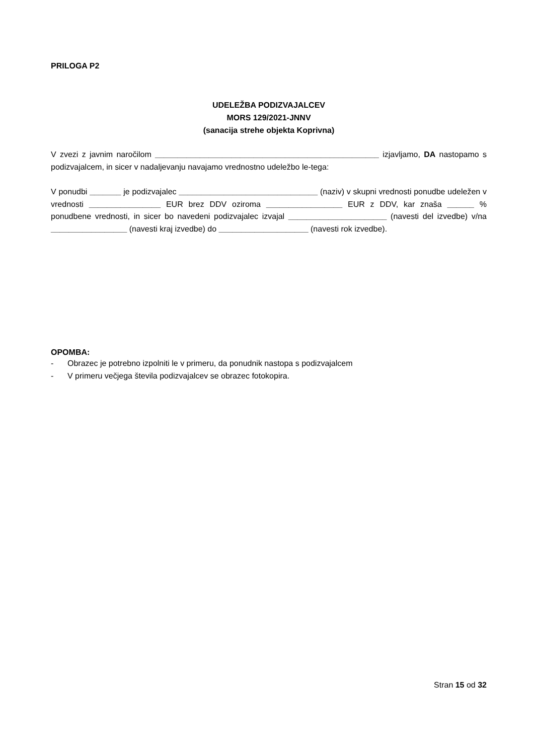PRILOGA P2
UDELEŽBA PODIZVAJALCEV
MORS 129/2021-JNNV
(sanacija strehe objekta Koprivna)
V zvezi z javnim naročilom __________________________________________________ izjavljamo, DA nastopamo s podizvajalcem, in sicer v nadaljevanju navajamo vrednostno udeležbo le-tega:
V ponudbi _______ je podizvajalec _______________________________ (naziv) v skupni vrednosti ponudbe udeležen v vrednosti ________________ EUR brez DDV oziroma _________________ EUR z DDV, kar znaša ______ % ponudbene vrednosti, in sicer bo navedeni podizvajalec izvajal ______________________ (navesti del izvedbe) v/na _________________ (navesti kraj izvedbe) do ____________________ (navesti rok izvedbe).
OPOMBA:
- Obrazec je potrebno izpolniti le v primeru, da ponudnik nastopa s podizvajalcem
- V primeru večjega števila podizvajalcev se obrazec fotokopira.
Stran 15 od 32